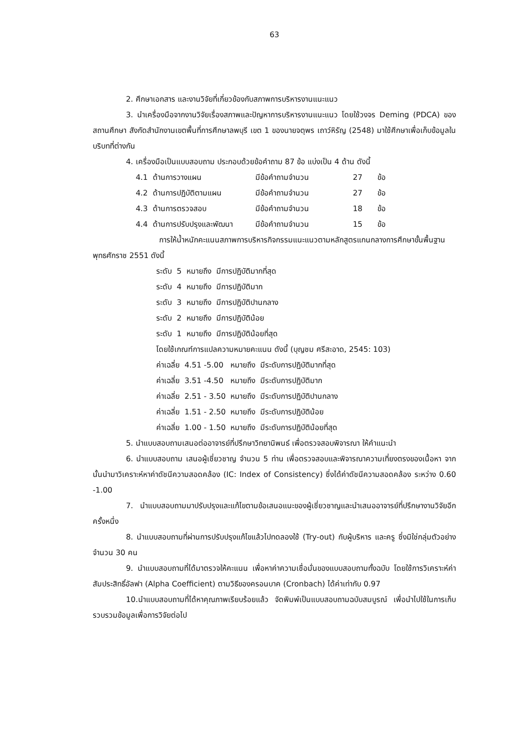63
2. ศึกษาเอกสาร และงานวิจัยที่เกี่ยวข้องกับสภาพการบริหารงานแนะแนว
3. นำเครื่องมือจากงานวิจัยเรื่องสภาพและปัญหาการบริหารงานแนะแนว โดยใช้วงจร Deming (PDCA) ของสถานศึกษา สังกัดสำนักงานเขตพื้นที่การศึกษาลพบุรี เขต 1 ของนายจตุพร เถาว์หิรัญ (2548) มาใช้ศึกษาเพื่อเก็บข้อมูลในบริบทที่ต่างกัน
4. เครื่องมือเป็นแบบสอบถาม ประกอบด้วยข้อคำถาม 87 ข้อ แบ่งเป็น 4 ด้าน ดังนี้
| 4.1 | ด้านการวางแผน | มีข้อคำถามจำนวน | 27 | ข้อ |
| 4.2 | ด้านการปฏิบัติตามแผน | มีข้อคำถามจำนวน | 27 | ข้อ |
| 4.3 | ด้านการตรวจสอบ | มีข้อคำถามจำนวน | 18 | ข้อ |
| 4.4 | ด้านการปรับปรุงและพัฒนา | มีข้อคำถามจำนวน | 15 | ข้อ |
การให้น้ำหนักคะแนนสภาพการบริหารกิจกรรมแนะแนวตามหลักสูตรแกนกลางการศึกษาขั้นพื้นฐาน พุทธศักราช 2551 ดังนี้
| ระดับ | 5 | หมายถึง | มีการปฏิบัติมากที่สุด |
| ระดับ | 4 | หมายถึง | มีการปฏิบัติมาก |
| ระดับ | 3 | หมายถึง | มีการปฏิบัติปานกลาง |
| ระดับ | 2 | หมายถึง | มีการปฏิบัติน้อย |
| ระดับ | 1 | หมายถึง | มีการปฏิบัติน้อยที่สุด |
โดยใช้เกณฑ์การแปลความหมายคะแนน ดังนี้ (บุญชม ศรีสะอาด, 2545: 103)
| ค่าเฉลี่ย | 4.51 -5.00 | หมายถึง | มีระดับการปฏิบัติมากที่สุด |
| ค่าเฉลี่ย | 3.51 -4.50 | หมายถึง | มีระดับการปฏิบัติมาก |
| ค่าเฉลี่ย | 2.51 - 3.50 | หมายถึง | มีระดับการปฏิบัติปานกลาง |
| ค่าเฉลี่ย | 1.51 - 2.50 | หมายถึง | มีระดับการปฏิบัติน้อย |
| ค่าเฉลี่ย | 1.00 - 1.50 | หมายถึง | มีระดับการปฏิบัติน้อยที่สุด |
5. นำแบบสอบถามเสนอต่ออาจารย์ที่ปรึกษาวิทยานิพนธ์ เพื่อตรวจสอบพิจารณา ให้คำแนะนำ
6. นำแบบสอบถาม เสนอผู้เชี่ยวชาญ จำนวน 5 ท่าน เพื่อตรวจสอบและพิจารณาความเที่ยงตรงของเนื้อหา จากนั้นนำมาวิเคราะห์หาค่าดัชนีความสอดคล้อง (IC: Index of Consistency) ซึ่งได้ค่าดัชนีความสอดคล้อง ระหว่าง 0.60 -1.00
7. นำแบบสอบถามมาปรับปรุงและแก้ไขตามข้อเสนอแนะของผู้เชี่ยวชาญและนำเสนออาจารย์ที่ปรึกษางานวิจัยอีกครั้งหนึ่ง
8. นำแบบสอบถามที่ผ่านการปรับปรุงแก้ไขแล้วไปทดลองใช้ (Try-out) กับผู้บริหาร และครู ซึ่งมิใช่กลุ่มตัวอย่าง จำนวน 30 คน
9. นำแบบสอบถามที่ได้มาตรวจให้คะแนน เพื่อหาค่าความเชื่อมั่นของแบบสอบถามทั้งฉบับ โดยใช้การวิเคราะห์ค่าสัมประสิทธิ์อัลฟา (Alpha Coefficient) ตามวิธีของครอนบาค (Cronbach) ได้ค่าเท่ากับ 0.97
10.นำแบบสอบถามที่ได้หาคุณภาพเรียบร้อยแล้ว จัดพิมพ์เป็นแบบสอบถามฉบับสมบูรณ์ เพื่อนำไปใช้ในการเก็บรวบรวมข้อมูลเพื่อการวิจัยต่อไป